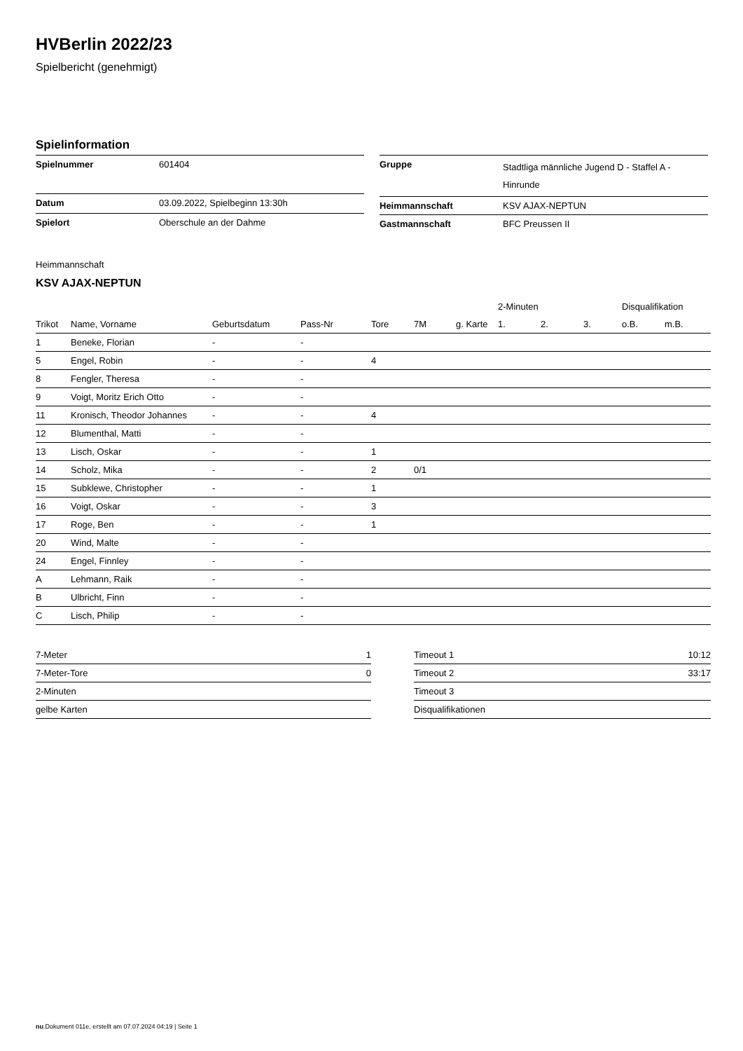HVBerlin 2022/23
Spielbericht (genehmigt)
Spielinformation
| Spielnummer | 601404 |
| Datum | 03.09.2022, Spielbeginn 13:30h |
| Spielort | Oberschule an der Dahme |
| Gruppe | Stadtliga männliche Jugend D - Staffel A - Hinrunde |
| Heimmannschaft | KSV AJAX-NEPTUN |
| Gastmannschaft | BFC Preussen II |
Heimmannschaft
KSV AJAX-NEPTUN
| | | | | | | | 2-Minuten | | | Disqualifikation | |
| --- | --- | --- | --- | --- | --- | --- | --- | --- | --- | --- | --- |
| Trikot | Name, Vorname | Geburtsdatum | Pass-Nr | Tore | 7M | g. Karte | 1. | 2. | 3. | o.B. | m.B. |
| 1 | Beneke, Florian | - | - | | | | | | | | |
| 5 | Engel, Robin | - | - | 4 | | | | | | | |
| 8 | Fengler, Theresa | - | - | | | | | | | | |
| 9 | Voigt, Moritz Erich Otto | - | - | | | | | | | | |
| 11 | Kronisch, Theodor Johannes | - | - | 4 | | | | | | | |
| 12 | Blumenthal, Matti | - | - | | | | | | | | |
| 13 | Lisch, Oskar | - | - | 1 | | | | | | | |
| 14 | Scholz, Mika | - | - | 2 | 0/1 | | | | | | |
| 15 | Subklewe, Christopher | - | - | 1 | | | | | | | |
| 16 | Voigt, Oskar | - | - | 3 | | | | | | | |
| 17 | Roge, Ben | - | - | 1 | | | | | | | |
| 20 | Wind, Malte | - | - | | | | | | | | |
| 24 | Engel, Finnley | - | - | | | | | | | | |
| A | Lehmann, Raik | - | - | | | | | | | | |
| B | Ulbricht, Finn | - | - | | | | | | | | |
| C | Lisch, Philip | - | - | | | | | | | | |
| 7-Meter | 1 |
| 7-Meter-Tore | 0 |
| 2-Minuten | |
| gelbe Karten | |
| Timeout 1 | 10:12 |
| Timeout 2 | 33:17 |
| Timeout 3 | |
| Disqualifikationen | |
nu.Dokument 011e, erstellt am 07.07.2024 04:19 | Seite 1